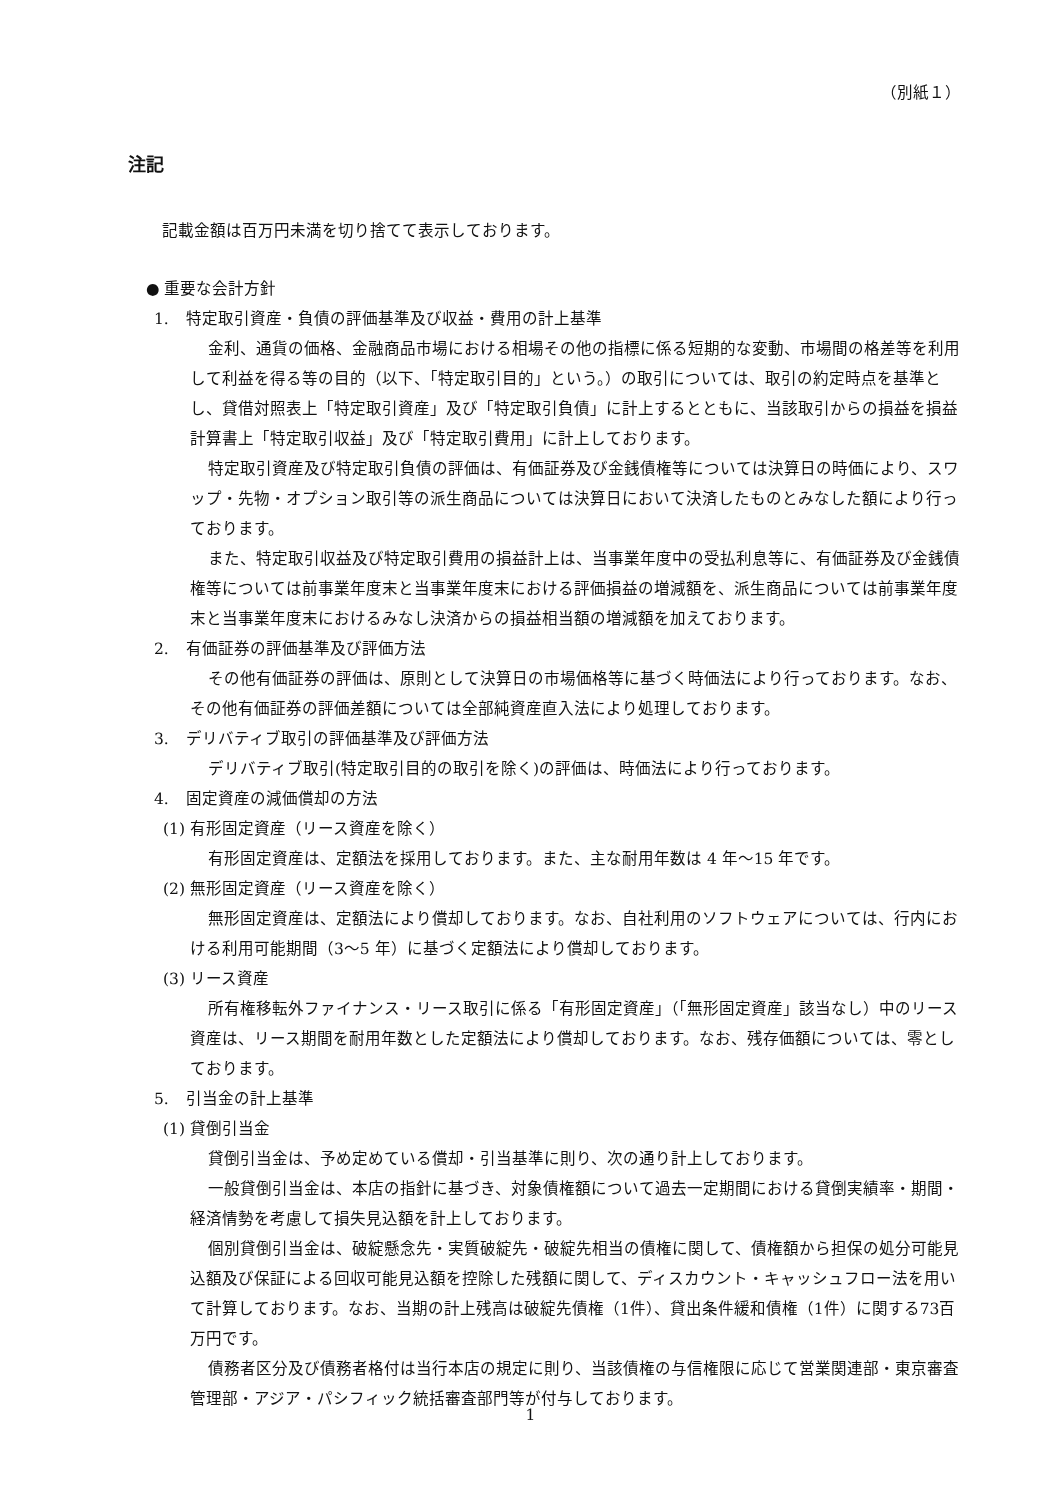（別紙１）
注記
記載金額は百万円未満を切り捨てて表示しております。
● 重要な会計方針
1. 特定取引資産・負債の評価基準及び収益・費用の計上基準
金利、通貨の価格、金融商品市場における相場その他の指標に係る短期的な変動、市場間の格差等を利用して利益を得る等の目的（以下、「特定取引目的」という。）の取引については、取引の約定時点を基準とし、貸借対照表上「特定取引資産」及び「特定取引負債」に計上するとともに、当該取引からの損益を損益計算書上「特定取引収益」及び「特定取引費用」に計上しております。
特定取引資産及び特定取引負債の評価は、有価証券及び金銭債権等については決算日の時価により、スワップ・先物・オプション取引等の派生商品については決算日において決済したものとみなした額により行っております。
また、特定取引収益及び特定取引費用の損益計上は、当事業年度中の受払利息等に、有価証券及び金銭債権等については前事業年度末と当事業年度末における評価損益の増減額を、派生商品については前事業年度末と当事業年度末におけるみなし決済からの損益相当額の増減額を加えております。
2. 有価証券の評価基準及び評価方法
その他有価証券の評価は、原則として決算日の市場価格等に基づく時価法により行っております。なお、その他有価証券の評価差額については全部純資産直入法により処理しております。
3. デリバティブ取引の評価基準及び評価方法
デリバティブ取引(特定取引目的の取引を除く)の評価は、時価法により行っております。
4. 固定資産の減価償却の方法
(1) 有形固定資産（リース資産を除く）
有形固定資産は、定額法を採用しております。また、主な耐用年数は 4 年～15 年です。
(2) 無形固定資産（リース資産を除く）
無形固定資産は、定額法により償却しております。なお、自社利用のソフトウェアについては、行内における利用可能期間（3～5 年）に基づく定額法により償却しております。
(3) リース資産
所有権移転外ファイナンス・リース取引に係る「有形固定資産」（「無形固定資産」該当なし）中のリース資産は、リース期間を耐用年数とした定額法により償却しております。なお、残存価額については、零としております。
5. 引当金の計上基準
(1) 貸倒引当金
貸倒引当金は、予め定めている償却・引当基準に則り、次の通り計上しております。
一般貸倒引当金は、本店の指針に基づき、対象債権額について過去一定期間における貸倒実績率・期間・経済情勢を考慮して損失見込額を計上しております。
個別貸倒引当金は、破綻懸念先・実質破綻先・破綻先相当の債権に関して、債権額から担保の処分可能見込額及び保証による回収可能見込額を控除した残額に関して、ディスカウント・キャッシュフロー法を用いて計算しております。なお、当期の計上残高は破綻先債権（1件）、貸出条件緩和債権（1件）に関する73百万円です。
債務者区分及び債務者格付は当行本店の規定に則り、当該債権の与信権限に応じて営業関連部・東京審査管理部・アジア・パシフィック統括審査部門等が付与しております。
1